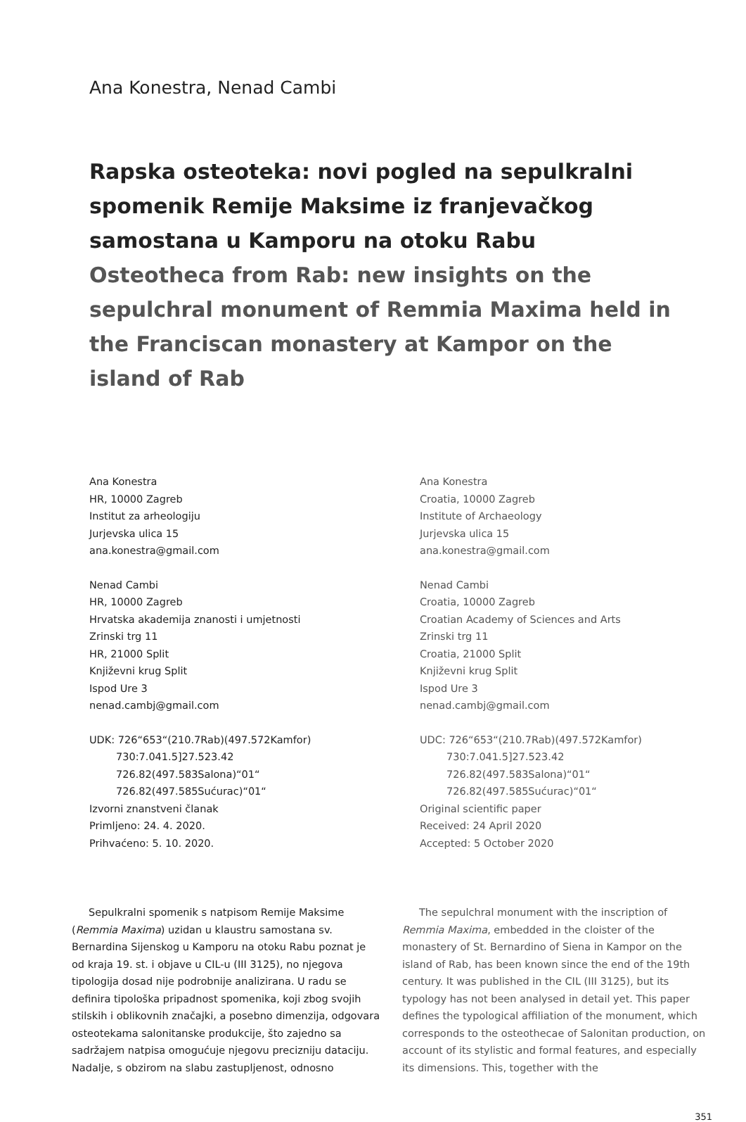Ana Konestra, Nenad Cambi
Rapska osteoteka: novi pogled na sepulkralni spomenik Remije Maksime iz franjevačkog samostana u Kamporu na otoku Rabu
Osteotheca from Rab: new insights on the sepulchral monument of Remmia Maxima held in the Franciscan monastery at Kampor on the island of Rab
Ana Konestra
HR, 10000 Zagreb
Institut za arheologiju
Jurjevska ulica 15
ana.konestra@gmail.com
Nenad Cambi
HR, 10000 Zagreb
Hrvatska akademija znanosti i umjetnosti
Zrinski trg 11
HR, 21000 Split
Književni krug Split
Ispod Ure 3
nenad.cambj@gmail.com
UDK: 726“653“(210.7Rab)(497.572Kamfor)
730:7.041.5]27.523.42
726.82(497.583Salona)“01“
726.82(497.585Sućurac)“01“
Izvorni znanstveni članak
Primljeno: 24. 4. 2020.
Prihvaćeno: 5. 10. 2020.
Ana Konestra
Croatia, 10000 Zagreb
Institute of Archaeology
Jurjevska ulica 15
ana.konestra@gmail.com
Nenad Cambi
Croatia, 10000 Zagreb
Croatian Academy of Sciences and Arts
Zrinski trg 11
Croatia, 21000 Split
Književni krug Split
Ispod Ure 3
nenad.cambj@gmail.com
UDC: 726“653“(210.7Rab)(497.572Kamfor)
730:7.041.5]27.523.42
726.82(497.583Salona)“01“
726.82(497.585Sućurac)“01“
Original scientific paper
Received: 24 April 2020
Accepted: 5 October 2020
Sepulkralni spomenik s natpisom Remije Maksime (Remmia Maxima) uzidan u klaustru samostana sv. Bernardina Sijenskog u Kamporu na otoku Rabu poznat je od kraja 19. st. i objave u CIL-u (III 3125), no njegova tipologija dosad nije podrobnije analizirana. U radu se definira tipološka pripadnost spomenika, koji zbog svojih stilskih i oblikovnih značajki, a posebno dimenzija, odgovara osteotekama salonitanske produkcije, što zajedno sa sadržajem natpisa omogućuje njegovu precizniju dataciju. Nadalje, s obzirom na slabu zastupljenost, odnosno
The sepulchral monument with the inscription of Remmia Maxima, embedded in the cloister of the monastery of St. Bernardino of Siena in Kampor on the island of Rab, has been known since the end of the 19th century. It was published in the CIL (III 3125), but its typology has not been analysed in detail yet. This paper defines the typological affiliation of the monument, which corresponds to the osteothecae of Salonitan production, on account of its stylistic and formal features, and especially its dimensions. This, together with the
351